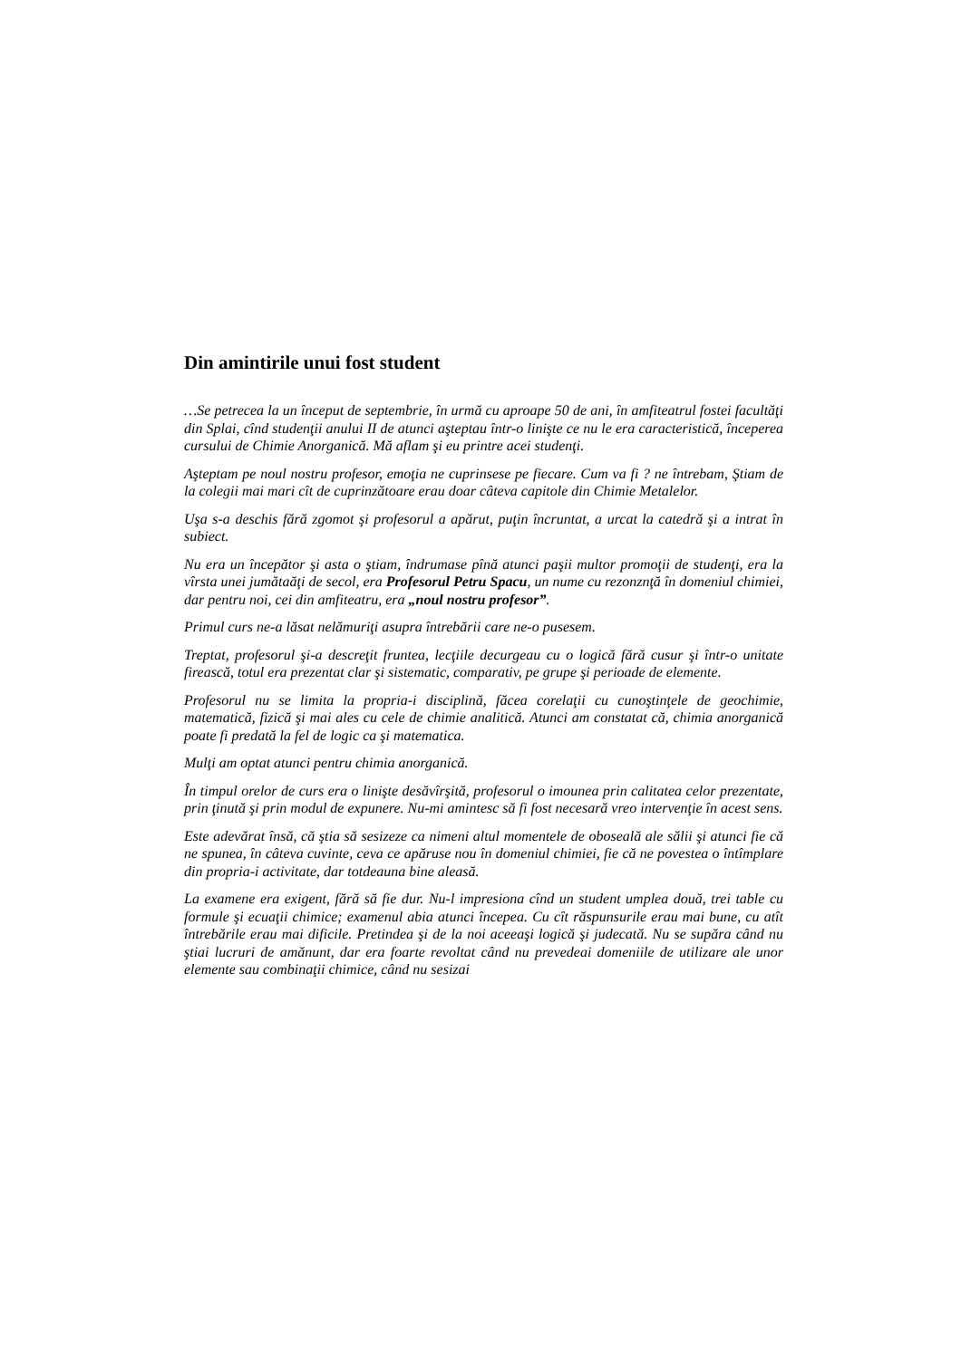Din amintirile unui fost student
…Se petrecea la un început de septembrie, în urmă cu aproape 50 de ani, în amfiteatrul fostei facultăţi din Splai, cînd studenţii anului II de atunci aşteptau într-o linişte ce nu le era caracteristică, începerea cursului de Chimie Anorganică. Mă aflam şi eu printre acei studenţi.
Aşteptam pe noul nostru profesor, emoţia ne cuprinsese pe fiecare. Cum va fi ? ne întrebam, Ştiam de la colegii mai mari cît de cuprinzătoare erau doar câteva capitole din Chimie Metalelor.
Uşa s-a deschis fără zgomot şi profesorul a apărut, puţin încruntat, a urcat la catedră şi a intrat în subiect.
Nu era un începător şi asta o ştiam, îndrumase pînă atunci paşii multor promoţii de studenţi, era la vîrsta unei jumătaăţi de secol, era Profesorul Petru Spacu, un nume cu rezonznţă în domeniul chimiei, dar pentru noi, cei din amfiteatru, era „noul nostru profesor”.
Primul curs ne-a lăsat nelămuriţi asupra întrebării care ne-o pusesem.
Treptat, profesorul şi-a descreţit fruntea, lecţiile decurgeau cu o logică fără cusur şi într-o unitate firească, totul era prezentat clar şi sistematic, comparativ, pe grupe şi perioade de elemente.
Profesorul nu se limita la propria-i disciplină, făcea corelaţii cu cunoştinţele de geochimie, matematică, fizică şi mai ales cu cele de chimie analitică. Atunci am constatat că, chimia anorganică poate fi predată la fel de logic ca şi matematica.
Mulţi am optat atunci pentru chimia anorganică.
În timpul orelor de curs era o linişte desăvîrşită, profesorul o imounea prin calitatea celor prezentate, prin ţinută şi prin modul de expunere. Nu-mi amintesc să fi fost necesară vreo intervenţie în acest sens.
Este adevărat însă, că ştia să sesizeze ca nimeni altul momentele de oboseală ale sălii şi atunci fie că ne spunea, în câteva cuvinte, ceva ce apăruse nou în domeniul chimiei, fie că ne povestea o întîmplare din propria-i activitate, dar totdeauna bine aleasă.
La examene era exigent, fără să fie dur. Nu-l impresiona cînd un student umplea două, trei table cu formule şi ecuaţii chimice; examenul abia atunci începea. Cu cît răspunsurile erau mai bune, cu atît întrebările erau mai dificile. Pretindea şi de la noi aceeaşi logică şi judecată. Nu se supăra când nu ştiai lucruri de amănunt, dar era foarte revoltat când nu prevedeai domeniile de utilizare ale unor elemente sau combinaţii chimice, când nu sesizai